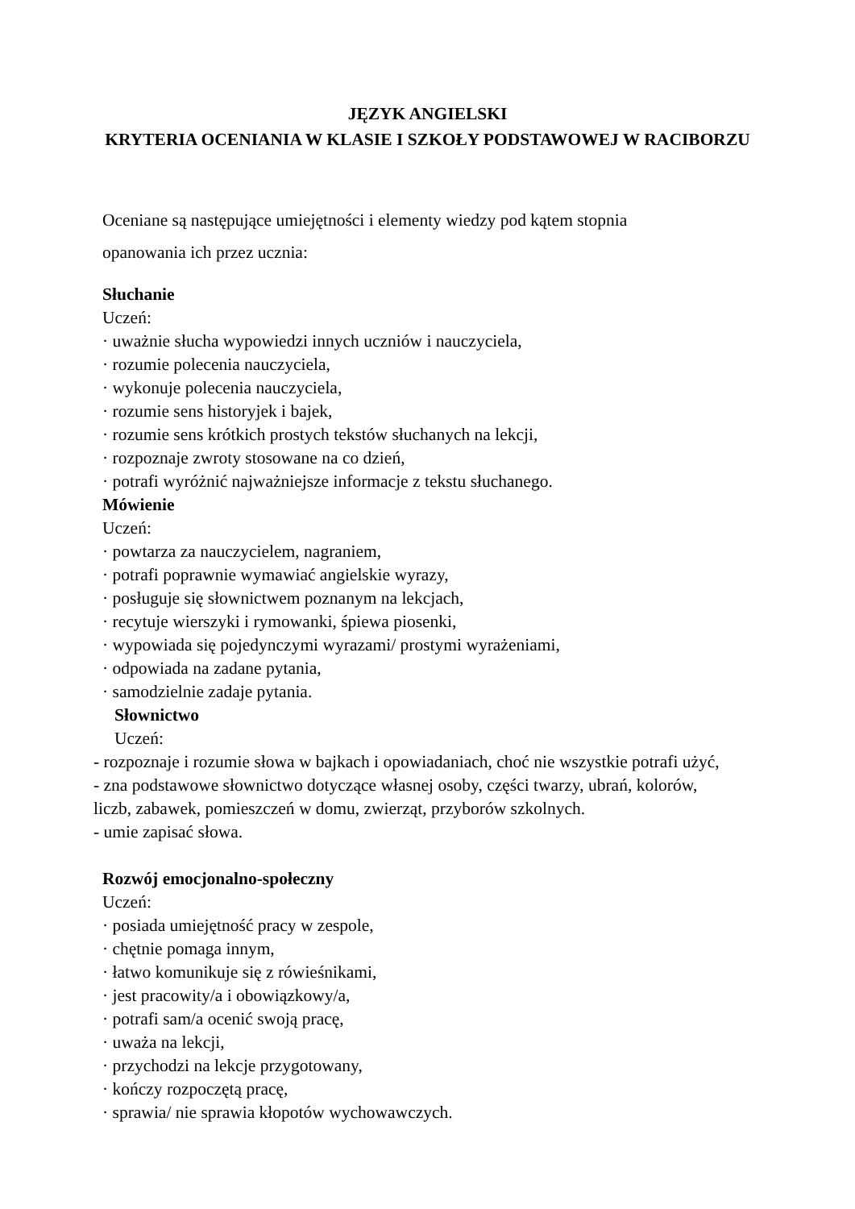JĘZYK ANGIELSKI
KRYTERIA OCENIANIA W KLASIE I SZKOŁY PODSTAWOWEJ W RACIBORZU
Oceniane są następujące umiejętności i elementy wiedzy pod kątem stopnia
opanowania ich przez ucznia:
Słuchanie
Uczeń:
· uważnie słucha wypowiedzi innych uczniów i nauczyciela,
· rozumie polecenia nauczyciela,
· wykonuje polecenia nauczyciela,
· rozumie sens historyjek i bajek,
· rozumie sens krótkich prostych tekstów słuchanych na lekcji,
· rozpoznaje zwroty stosowane na co dzień,
· potrafi wyróżnić najważniejsze informacje z tekstu słuchanego.
Mówienie
Uczeń:
· powtarza za nauczycielem, nagraniem,
· potrafi poprawnie wymawiać angielskie wyrazy,
· posługuje się słownictwem poznanym na lekcjach,
· recytuje wierszyki i rymowanki, śpiewa piosenki,
· wypowiada się pojedynczymi wyrazami/ prostymi wyrażeniami,
· odpowiada na zadane pytania,
· samodzielnie zadaje pytania.
Słownictwo
Uczeń:
- rozpoznaje i rozumie słowa w bajkach i opowiadaniach, choć nie wszystkie potrafi użyć,
- zna podstawowe słownictwo dotyczące własnej osoby, części twarzy, ubrań, kolorów, liczb, zabawek, pomieszczeń w domu, zwierząt, przyborów szkolnych.
- umie zapisać słowa.
Rozwój emocjonalno-społeczny
Uczeń:
· posiada umiejętność pracy w zespole,
· chętnie pomaga innym,
· łatwo komunikuje się z rówieśnikami,
· jest pracowity/a i obowiązkowy/a,
· potrafi sam/a ocenić swoją pracę,
· uważa na lekcji,
· przychodzi na lekcje przygotowany,
· kończy rozpoczętą pracę,
· sprawia/ nie sprawia kłopotów wychowawczych.